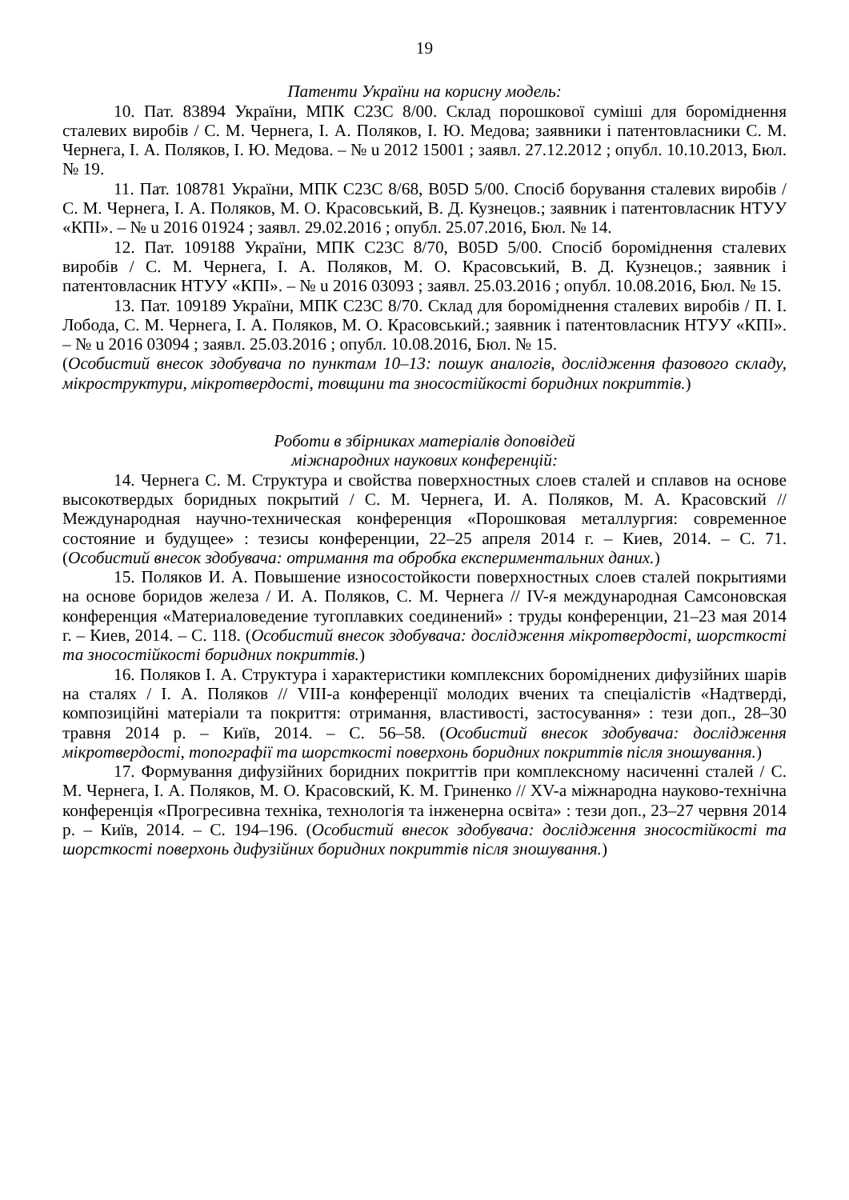19
Патенти України на корисну модель:
10. Пат. 83894 України, МПК C23C 8/00. Склад порошкової суміші для бороміднення сталевих виробів / С. М. Чернега, І. А. Поляков, І. Ю. Медова; заявники і патентовласники С. М. Чернега, І. А. Поляков, І. Ю. Медова. – № u 2012 15001 ; заявл. 27.12.2012 ; опубл. 10.10.2013, Бюл. № 19.
11. Пат. 108781 України, МПК C23C 8/68, B05D 5/00. Спосіб борування сталевих виробів / С. М. Чернега, І. А. Поляков, М. О. Красовський, В. Д. Кузнецов.; заявник і патентовласник НТУУ «КПІ». – № u 2016 01924 ; заявл. 29.02.2016 ; опубл. 25.07.2016, Бюл. № 14.
12. Пат. 109188 України, МПК C23C 8/70, B05D 5/00. Спосіб бороміднення сталевих виробів / С. М. Чернега, І. А. Поляков, М. О. Красовський, В. Д. Кузнецов.; заявник і патентовласник НТУУ «КПІ». – № u 2016 03093 ; заявл. 25.03.2016 ; опубл. 10.08.2016, Бюл. № 15.
13. Пат. 109189 України, МПК C23C 8/70. Склад для бороміднення сталевих виробів / П. І. Лобода, С. М. Чернега, І. А. Поляков, М. О. Красовський.; заявник і патентовласник НТУУ «КПІ». – № u 2016 03094 ; заявл. 25.03.2016 ; опубл. 10.08.2016, Бюл. № 15.
(Особистий внесок здобувача по пунктам 10–13: пошук аналогів, дослідження фазового складу, мікроструктури, мікротвердості, товщини та зносостійкості боридних покриттів.)
Роботи в збірниках матеріалів доповідей
міжнародних наукових конференцій:
14. Чернега С. М. Структура и свойства поверхностных слоев сталей и сплавов на основе высокотвердых боридных покрытий / С. М. Чернега, И. А. Поляков, М. А. Красовский // Международная научно-техническая конференция «Порошковая металлургия: современное состояние и будущее» : тезисы конференции, 22–25 апреля 2014 г. – Киев, 2014. – С. 71. (Особистий внесок здобувача: отримання та обробка експериментальних даних.)
15. Поляков И. А. Повышение износостойкости поверхностных слоев сталей покрытиями на основе боридов железа / И. А. Поляков, С. М. Чернега // IV-я международная Самсоновская конференция «Материаловедение тугоплавких соединений» : труды конференции, 21–23 мая 2014 г. – Киев, 2014. – С. 118. (Особистий внесок здобувача: дослідження мікротвердості, шорсткості та зносостійкості боридних покриттів.)
16. Поляков І. А. Структура і характеристики комплексних бороміднених дифузійних шарів на сталях / І. А. Поляков // VIII-а конференції молодих вчених та спеціалістів «Надтверді, композиційні матеріали та покриття: отримання, властивості, застосування» : тези доп., 28–30 травня 2014 р. – Київ, 2014. – С. 56–58. (Особистий внесок здобувача: дослідження мікротвердості, топографії та шорсткості поверхонь боридних покриттів після зношування.)
17. Формування дифузійних боридних покриттів при комплексному насиченні сталей / С. М. Чернега, І. А. Поляков, М. О. Красовский, К. М. Гриненко // XV-а міжнародна науково-технічна конференція «Прогресивна техніка, технологія та інженерна освіта» : тези доп., 23–27 червня 2014 р. – Київ, 2014. – С. 194–196. (Особистий внесок здобувача: дослідження зносостійкості та шорсткості поверхонь дифузійних боридних покриттів після зношування.)